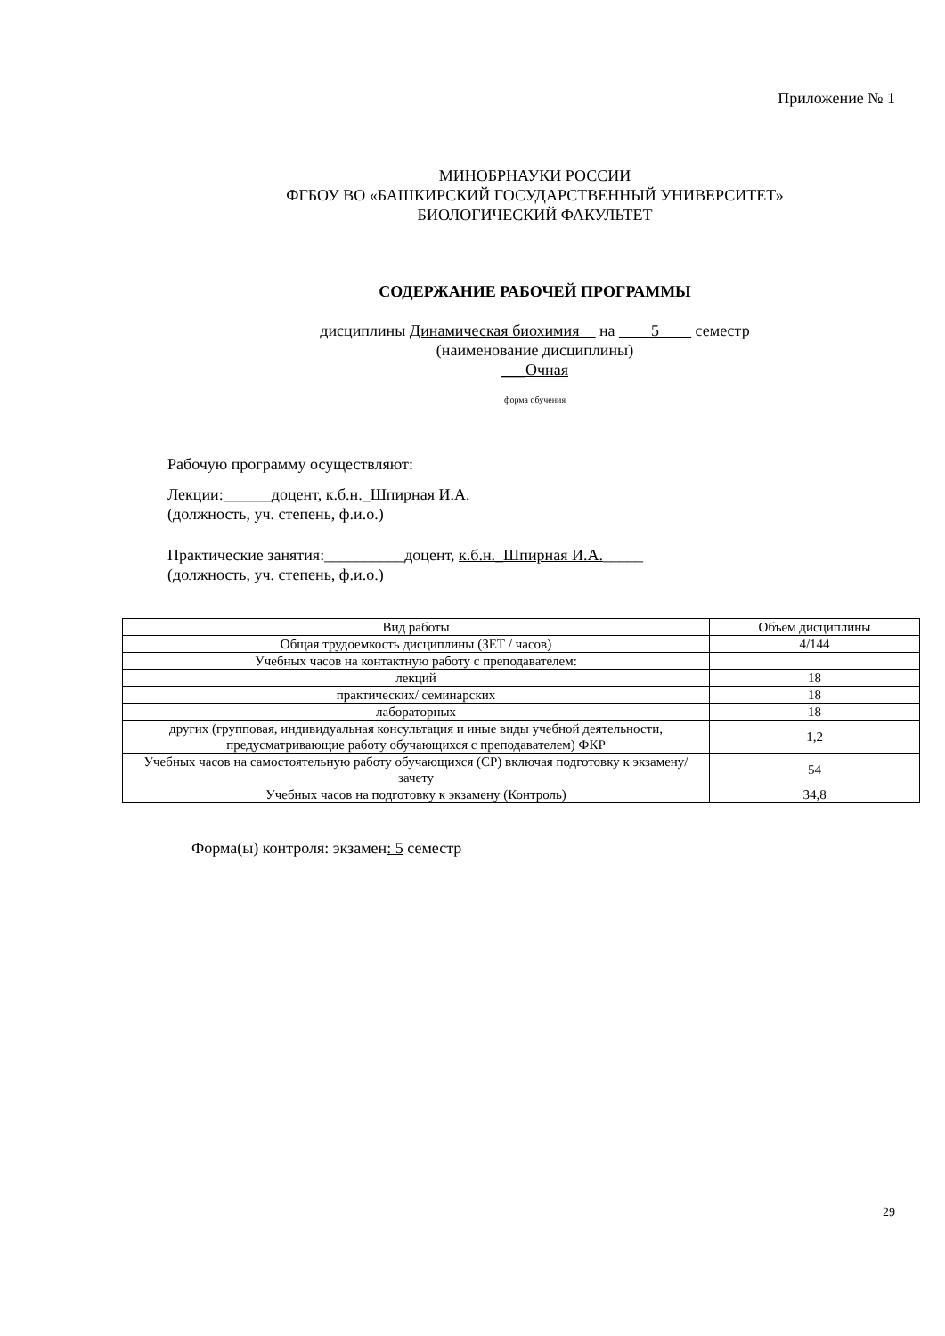Приложение № 1
МИНОБРНАУКИ РОССИИ
ФГБОУ ВО «БАШКИРСКИЙ ГОСУДАРСТВЕННЫЙ УНИВЕРСИТЕТ»
БИОЛОГИЧЕСКИЙ ФАКУЛЬТЕТ
СОДЕРЖАНИЕ РАБОЧЕЙ ПРОГРАММЫ
дисциплины Динамическая биохимия__ на ____5____ семестр
(наименование дисциплины)
___Очная
форма обучения
Рабочую программу осуществляют:
Лекции:______доцент, к.б.н._Шпирная И.А.
(должность, уч. степень, ф.и.о.)
Практические занятия:__________доцент, к.б.н._Шпирная И.А._____
(должность, уч. степень, ф.и.о.)
| Вид работы | Объем дисциплины |
| --- | --- |
| Общая трудоемкость дисциплины (ЗЕТ / часов) | 4/144 |
| Учебных часов на контактную работу с преподавателем: | |
| лекций | 18 |
| практических/ семинарских | 18 |
| лабораторных | 18 |
| других (групповая, индивидуальная консультация и иные виды учебной деятельности, предусматривающие работу обучающихся с преподавателем) ФКР | 1,2 |
| Учебных часов на самостоятельную работу обучающихся (СР) включая подготовку к экзамену/зачету | 54 |
| Учебных часов на подготовку к экзамену (Контроль) | 34,8 |
Форма(ы) контроля: экзамен: 5 семестр
29